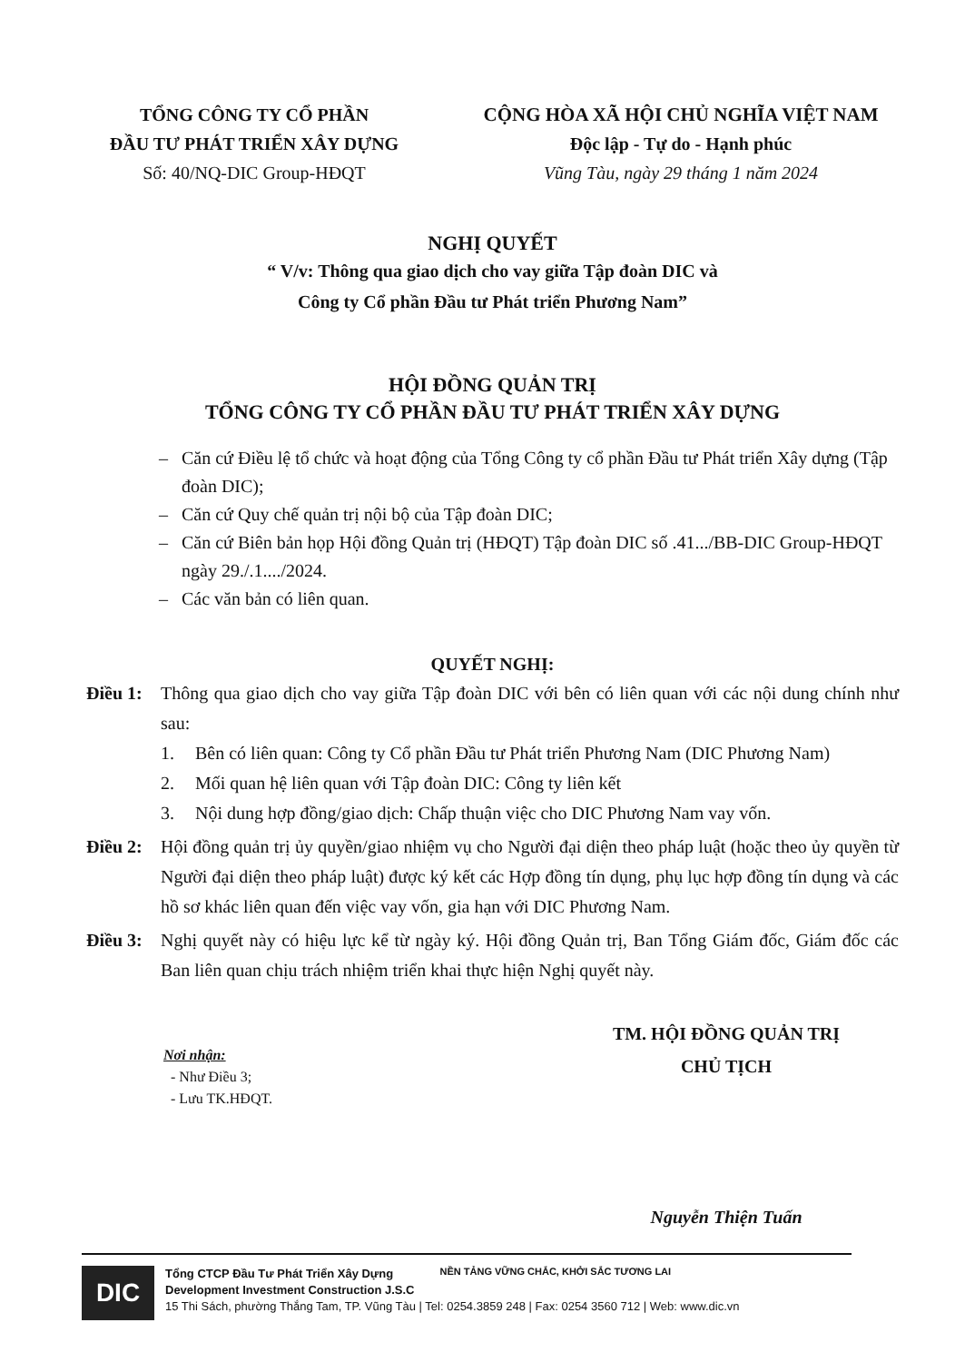TỔNG CÔNG TY CỔ PHẦN
ĐẦU TƯ PHÁT TRIỂN XÂY DỰNG
Số: 40/NQ-DIC Group-HĐQT
CỘNG HÒA XÃ HỘI CHỦ NGHĨA VIỆT NAM
Độc lập - Tự do - Hạnh phúc
Vũng Tàu, ngày 29 tháng 1 năm 2024
NGHỊ QUYẾT
“ V/v: Thông qua giao dịch cho vay giữa Tập đoàn DIC và
Công ty Cổ phần Đầu tư Phát triển Phương Nam”
HỘI ĐỒNG QUẢN TRỊ
TỔNG CÔNG TY CỔ PHẦN ĐẦU TƯ PHÁT TRIỂN XÂY DỰNG
– Căn cứ Điều lệ tổ chức và hoạt động của Tổng Công ty cổ phần Đầu tư Phát triển Xây dựng (Tập đoàn DIC);
– Căn cứ Quy chế quản trị nội bộ của Tập đoàn DIC;
– Căn cứ Biên bản họp Hội đồng Quản trị (HĐQT) Tập đoàn DIC số .41.../BB-DIC Group-HĐQT ngày 29./.1..../2024.
– Các văn bản có liên quan.
QUYẾT NGHỊ:
Điều 1: Thông qua giao dịch cho vay giữa Tập đoàn DIC với bên có liên quan với các nội dung chính như sau:
1. Bên có liên quan: Công ty Cổ phần Đầu tư Phát triển Phương Nam (DIC Phương Nam)
2. Mối quan hệ liên quan với Tập đoàn DIC: Công ty liên kết
3. Nội dung hợp đồng/giao dịch: Chấp thuận việc cho DIC Phương Nam vay vốn.
Điều 2: Hội đồng quản trị ủy quyền/giao nhiệm vụ cho Người đại diện theo pháp luật (hoặc theo ủy quyền từ Người đại diện theo pháp luật) được ký kết các Hợp đồng tín dụng, phụ lục hợp đồng tín dụng và các hồ sơ khác liên quan đến việc vay vốn, gia hạn với DIC Phương Nam.
Điều 3: Nghị quyết này có hiệu lực kể từ ngày ký. Hội đồng Quản trị, Ban Tổng Giám đốc, Giám đốc các Ban liên quan chịu trách nhiệm triển khai thực hiện Nghị quyết này.
Nơi nhận:
- Như Điều 3;
- Lưu TK.HĐQT.
TM. HỘI ĐỒNG QUẢN TRỊ
CHỦ TỊCH
Nguyễn Thiện Tuấn
DIC
Tổng CTCP Đầu Tư Phát Triển Xây Dựng
Development Investment Construction J.S.C
15 Thi Sách, phường Thắng Tam, TP. Vũng Tàu | Tel: 0254.3859 248 | Fax: 0254 3560 712 | Web: www.dic.vn
NỀN TẢNG VỮNG CHẮC, KHỞI SẮC TƯƠNG LAI